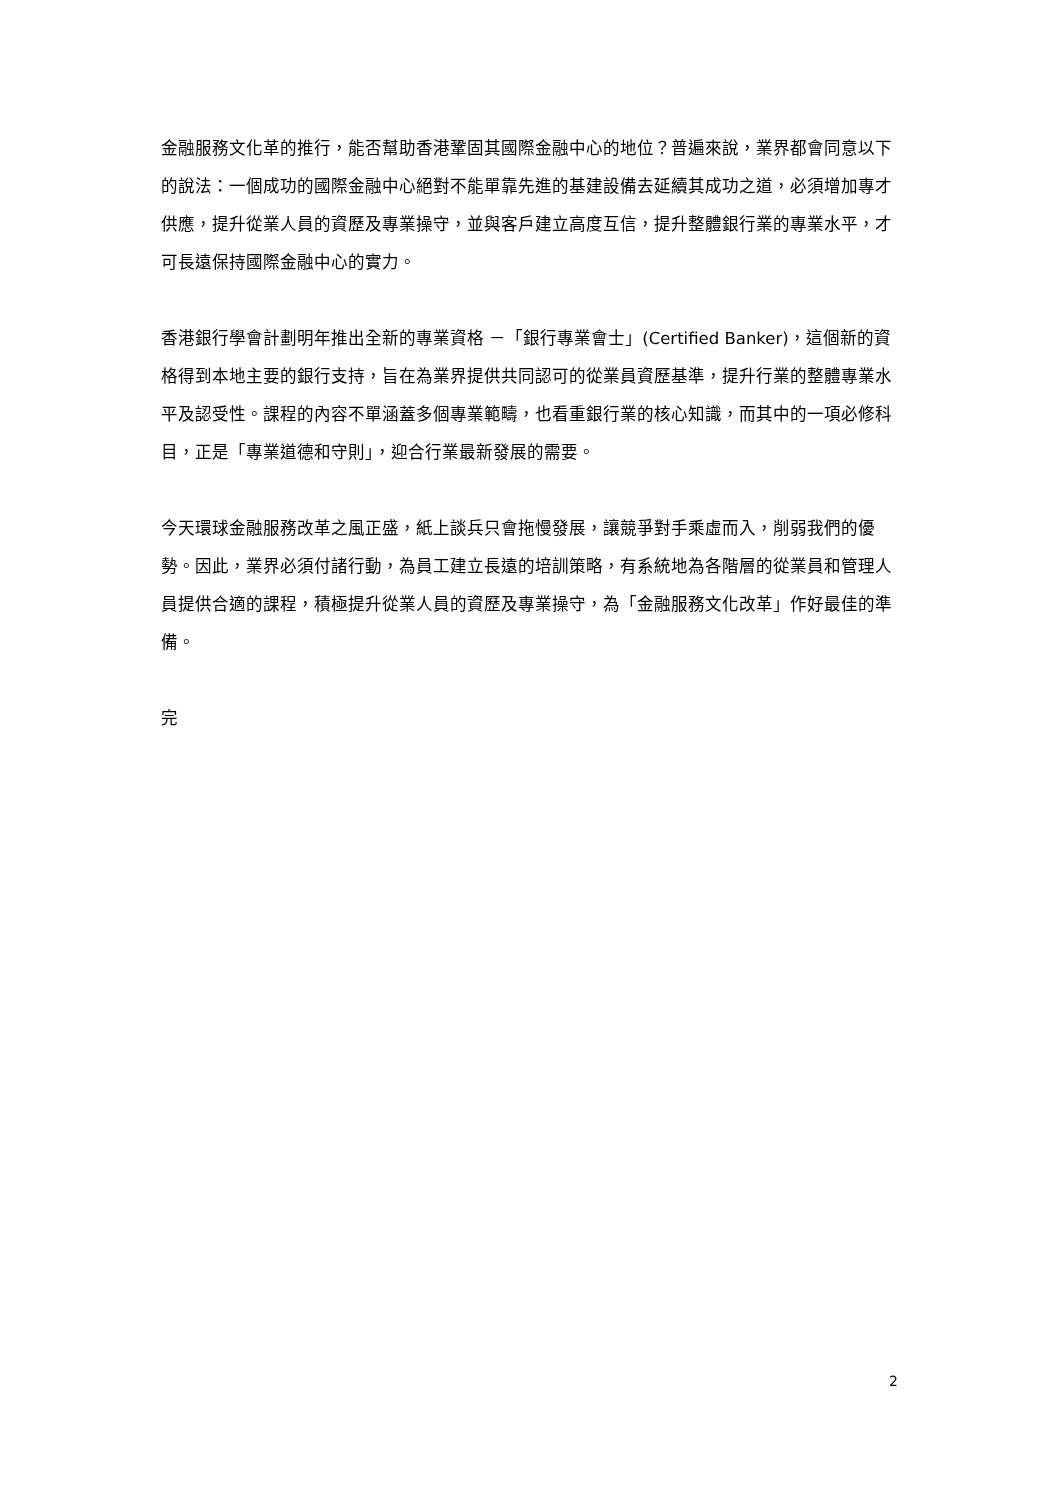金融服務文化革的推行，能否幫助香港鞏固其國際金融中心的地位？普遍來說，業界都會同意以下的說法：一個成功的國際金融中心絕對不能單靠先進的基建設備去延續其成功之道，必須增加專才供應，提升從業人員的資歷及專業操守，並與客戶建立高度互信，提升整體銀行業的專業水平，才可長遠保持國際金融中心的實力。
香港銀行學會計劃明年推出全新的專業資格 －「銀行專業會士」(Certified Banker)，這個新的資格得到本地主要的銀行支持，旨在為業界提供共同認可的從業員資歷基準，提升行業的整體專業水平及認受性。課程的內容不單涵蓋多個專業範疇，也看重銀行業的核心知識，而其中的一項必修科目，正是「專業道德和守則」，迎合行業最新發展的需要。
今天環球金融服務改革之風正盛，紙上談兵只會拖慢發展，讓競爭對手乘虛而入，削弱我們的優勢。因此，業界必須付諸行動，為員工建立長遠的培訓策略，有系統地為各階層的從業員和管理人員提供合適的課程，積極提升從業人員的資歷及專業操守，為「金融服務文化改革」作好最佳的準備。
完
2